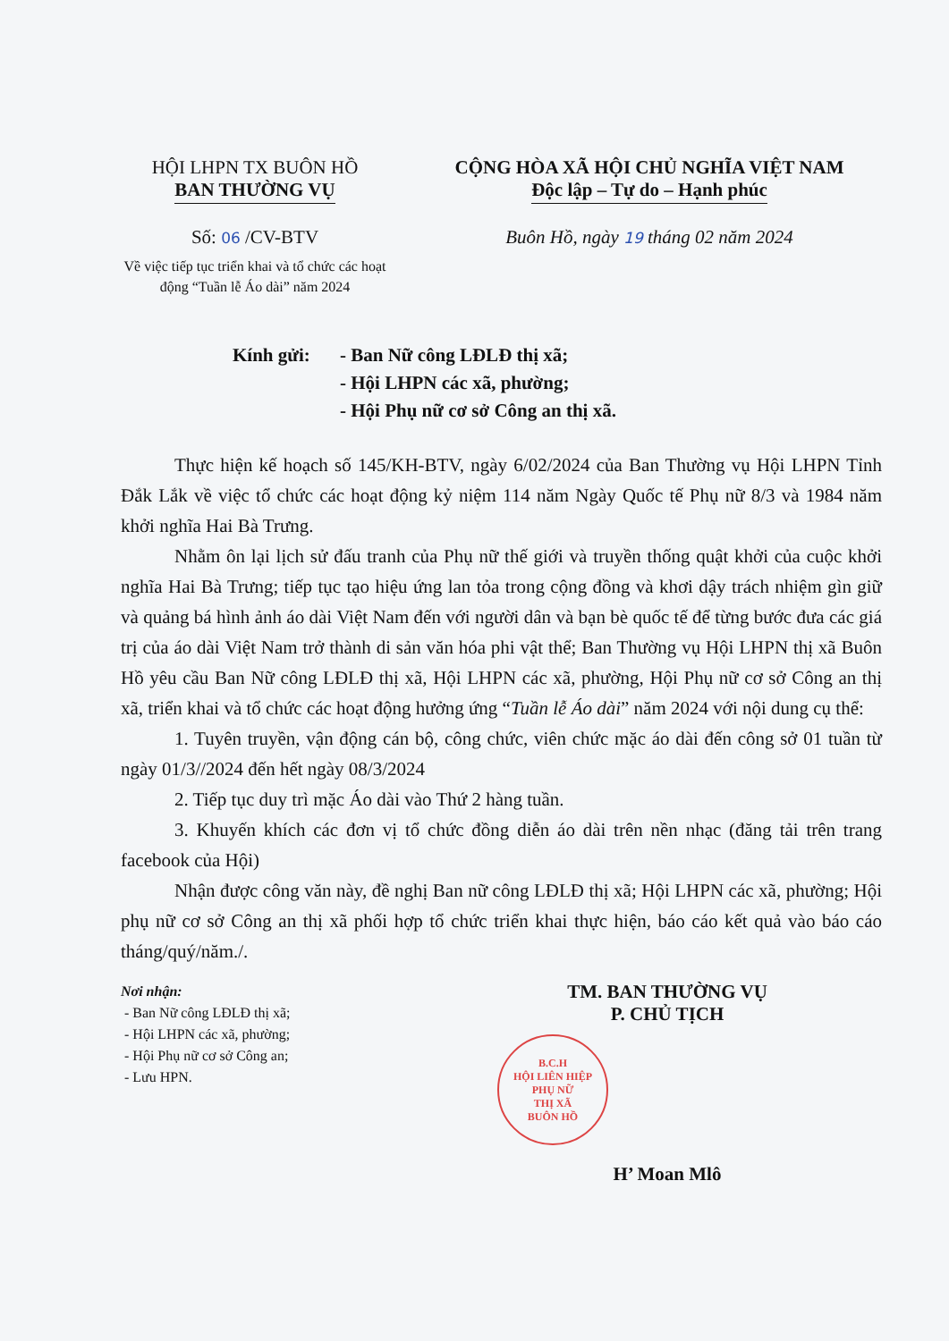HỘI LHPN TX BUÔN HỒ
BAN THƯỜNG VỤ
Số: 06 /CV-BTV
Về việc tiếp tục triển khai và tổ chức các hoạt động “Tuần lễ Áo dài” năm 2024
CỘNG HÒA XÃ HỘI CHỦ NGHĨA VIỆT NAM
Độc lập – Tự do – Hạnh phúc
Buôn Hồ, ngày 19 tháng 02 năm 2024
Kính gửi: - Ban Nữ công LĐLĐ thị xã;
- Hội LHPN các xã, phường;
- Hội Phụ nữ cơ sở Công an thị xã.
Thực hiện kế hoạch số 145/KH-BTV, ngày 6/02/2024 của Ban Thường vụ Hội LHPN Tỉnh Đắk Lắk về việc tổ chức các hoạt động kỷ niệm 114 năm Ngày Quốc tế Phụ nữ 8/3 và 1984 năm khởi nghĩa Hai Bà Trưng.
Nhằm ôn lại lịch sử đấu tranh của Phụ nữ thế giới và truyền thống quật khởi của cuộc khởi nghĩa Hai Bà Trưng; tiếp tục tạo hiệu ứng lan tỏa trong cộng đồng và khơi dậy trách nhiệm gìn giữ và quảng bá hình ảnh áo dài Việt Nam đến với người dân và bạn bè quốc tế để từng bước đưa các giá trị của áo dài Việt Nam trở thành di sản văn hóa phi vật thể; Ban Thường vụ Hội LHPN thị xã Buôn Hồ yêu cầu Ban Nữ công LĐLĐ thị xã, Hội LHPN các xã, phường, Hội Phụ nữ cơ sở Công an thị xã, triển khai và tổ chức các hoạt động hưởng ứng “Tuần lễ Áo dài” năm 2024 với nội dung cụ thể:
1. Tuyên truyền, vận động cán bộ, công chức, viên chức mặc áo dài đến công sở 01 tuần từ ngày 01/3//2024 đến hết ngày 08/3/2024
2. Tiếp tục duy trì mặc Áo dài vào Thứ 2 hàng tuần.
3. Khuyến khích các đơn vị tổ chức đồng diễn áo dài trên nền nhạc (đăng tải trên trang facebook của Hội)
Nhận được công văn này, đề nghị Ban nữ công LĐLĐ thị xã; Hội LHPN các xã, phường; Hội phụ nữ cơ sở Công an thị xã phối hợp tổ chức triển khai thực hiện, báo cáo kết quả vào báo cáo tháng/quý/năm./.
Nơi nhận:
- Ban Nữ công LĐLĐ thị xã;
- Hội LHPN các xã, phường;
- Hội Phụ nữ cơ sở Công an;
- Lưu HPN.
TM. BAN THƯỜNG VỤ
P. CHỦ TỊCH
B.C.H
HỘI LIÊN HIỆP
PHỤ NỮ
THỊ XÃ
BUÔN HỒ
H’ Moan Mlô